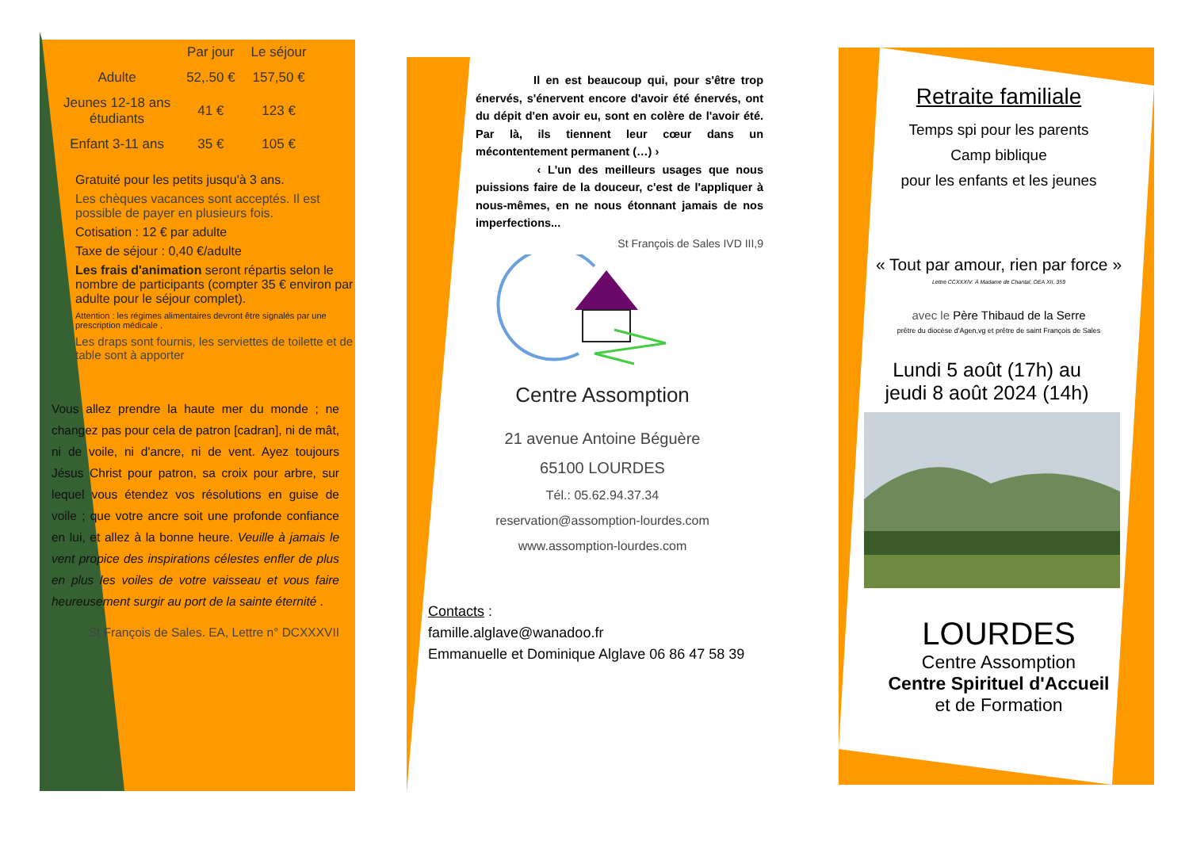| | Par jour | Le séjour |
| --- | --- | --- |
| Adulte | 52,.50 € | 157,50 € |
| Jeunes 12-18 ans étudiants | 41 € | 123 € |
| Enfant 3-11 ans | 35 € | 105 € |
Gratuité pour les petits jusqu'à 3 ans.
Les chèques vacances sont acceptés. Il est possible de payer en plusieurs fois.
Cotisation : 12 € par adulte
Taxe de séjour : 0,40 €/adulte
Les frais d'animation seront répartis selon le nombre de participants (compter 35 € environ par adulte pour le séjour complet).
Attention : les régimes alimentaires devront être signalés par une prescription médicale .
Les draps sont fournis, les serviettes de toilette et de table sont à apporter
Vous allez prendre la haute mer du monde ; ne changez pas pour cela de patron [cadran], ni de mât, ni de voile, ni d'ancre, ni de vent. Ayez toujours Jésus Christ pour patron, sa croix pour arbre, sur lequel vous étendez vos résolutions en guise de voile ; que votre ancre soit une profonde confiance en lui, et allez à la bonne heure. Veuille à jamais le vent propice des inspirations célestes enfler de plus en plus les voiles de votre vaisseau et vous faire heureusement surgir au port de la sainte éternité .
St François de Sales. EA, Lettre n° DCXXXVII
Il en est beaucoup qui, pour s'être trop énervés, s'énervent encore d'avoir été énervés, ont du dépit d'en avoir eu, sont en colère de l'avoir été. Par là, ils tiennent leur cœur dans un mécontentement permanent (…) ›
‹ L'un des meilleurs usages que nous puissions faire de la douceur, c'est de l'appliquer à nous-mêmes, en ne nous étonnant jamais de nos imperfections...
St François de Sales IVD III,9
Centre Assomption
21 avenue Antoine Béguère
65100 LOURDES
Tél.: 05.62.94.37.34
reservation@assomption-lourdes.com
www.assomption-lourdes.com
Contacts :
famille.alglave@wanadoo.fr
Emmanuelle et Dominique Alglave 06 86 47 58 39
Retraite familiale
Temps spi pour les parents
Camp biblique
pour les enfants et les jeunes
« Tout par amour, rien par force »
Lettre CCXXXIV. À Madame de Chantal, OEA XII, 359
avec le Père Thibaud de la Serre
prêtre du diocèse d'Agen,vg et prêtre de saint François de Sales
Lundi 5 août (17h) au
jeudi 8 août 2024 (14h)
LOURDES
Centre Assomption
Centre Spirituel d'Accueil
et de Formation